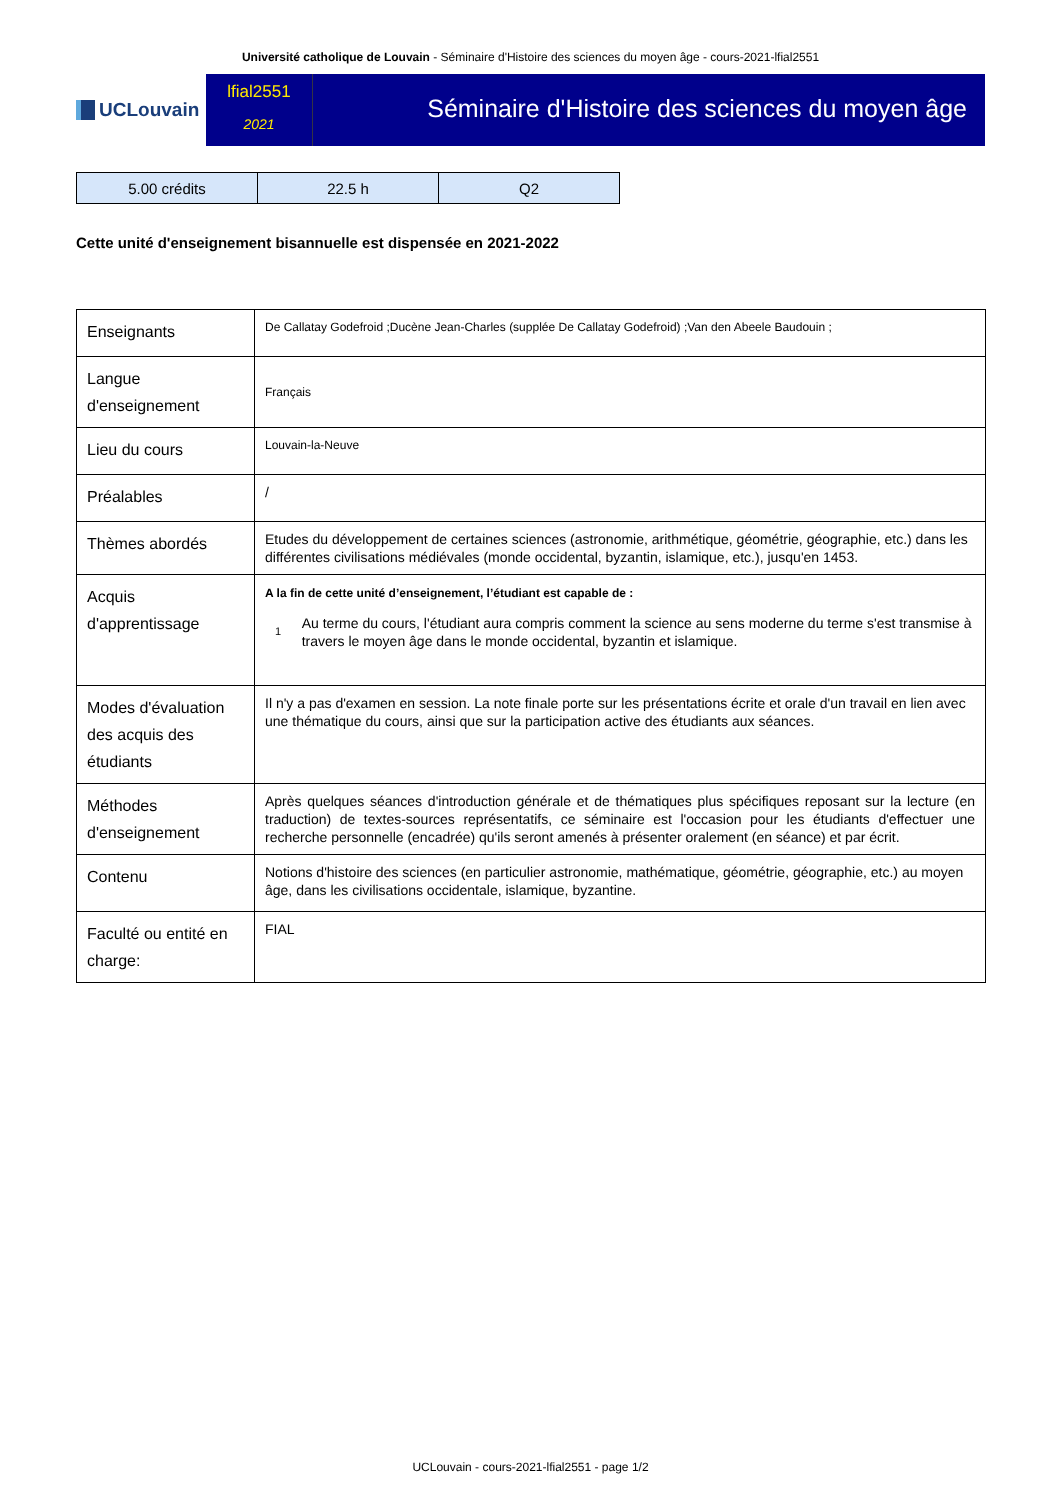Université catholique de Louvain - Séminaire d'Histoire des sciences du moyen âge - cours-2021-lfial2551
UCLouvain
lfial2551
2021
Séminaire d'Histoire des sciences du moyen âge
| 5.00 crédits | 22.5 h | Q2 |
Cette unité d'enseignement bisannuelle est dispensée en 2021-2022
| Enseignants | De Callatay Godefroid ;Ducène Jean-Charles (supplée De Callatay Godefroid) ;Van den Abeele Baudouin ; |
| Langue d'enseignement | Français |
| Lieu du cours | Louvain-la-Neuve |
| Préalables | / |
| Thèmes abordés | Etudes du développement de certaines sciences (astronomie, arithmétique, géométrie, géographie, etc.) dans les différentes civilisations médiévales (monde occidental, byzantin, islamique, etc.), jusqu'en 1453. |
| Acquis d'apprentissage | A la fin de cette unité d’enseignement, l’étudiant est capable de : 1 Au terme du cours, l'étudiant aura compris comment la science au sens moderne du terme s'est transmise à travers le moyen âge dans le monde occidental, byzantin et islamique. |
| Modes d'évaluation des acquis des étudiants | Il n'y a pas d'examen en session. La note finale porte sur les présentations écrite et orale d'un travail en lien avec une thématique du cours, ainsi que sur la participation active des étudiants aux séances. |
| Méthodes d'enseignement | Après quelques séances d'introduction générale et de thématiques plus spécifiques reposant sur la lecture (en traduction) de textes-sources représentatifs, ce séminaire est l'occasion pour les étudiants d'effectuer une recherche personnelle (encadrée) qu'ils seront amenés à présenter oralement (en séance) et par écrit. |
| Contenu | Notions d'histoire des sciences (en particulier astronomie, mathématique, géométrie, géographie, etc.) au moyen âge, dans les civilisations occidentale, islamique, byzantine. |
| Faculté ou entité en charge: | FIAL |
UCLouvain - cours-2021-lfial2551 - page 1/2